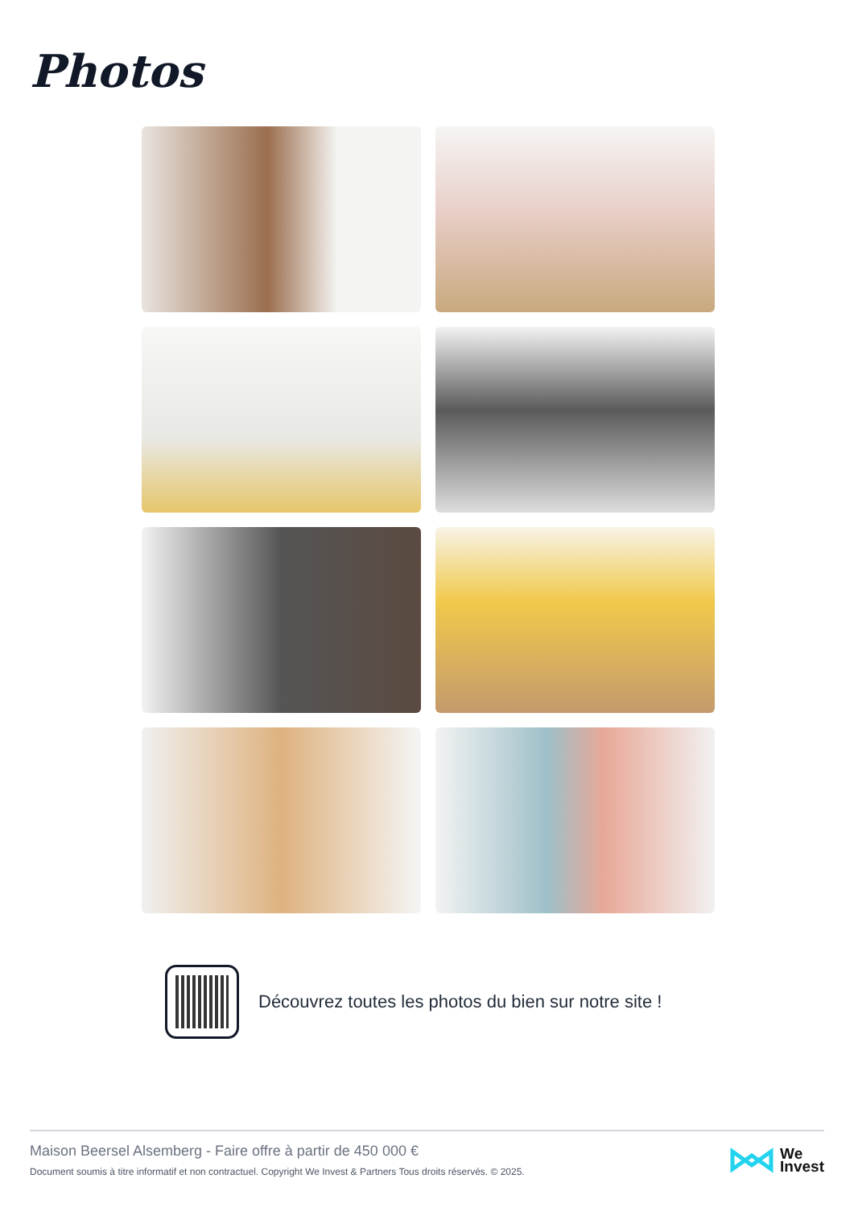Photos
Découvrez toutes les photos du bien sur notre site !
Maison Beersel Alsemberg - Faire offre à partir de 450 000 €
Document soumis à titre informatif et non contractuel. Copyright We Invest & Partners Tous droits réservés. © 2025.
We
Invest